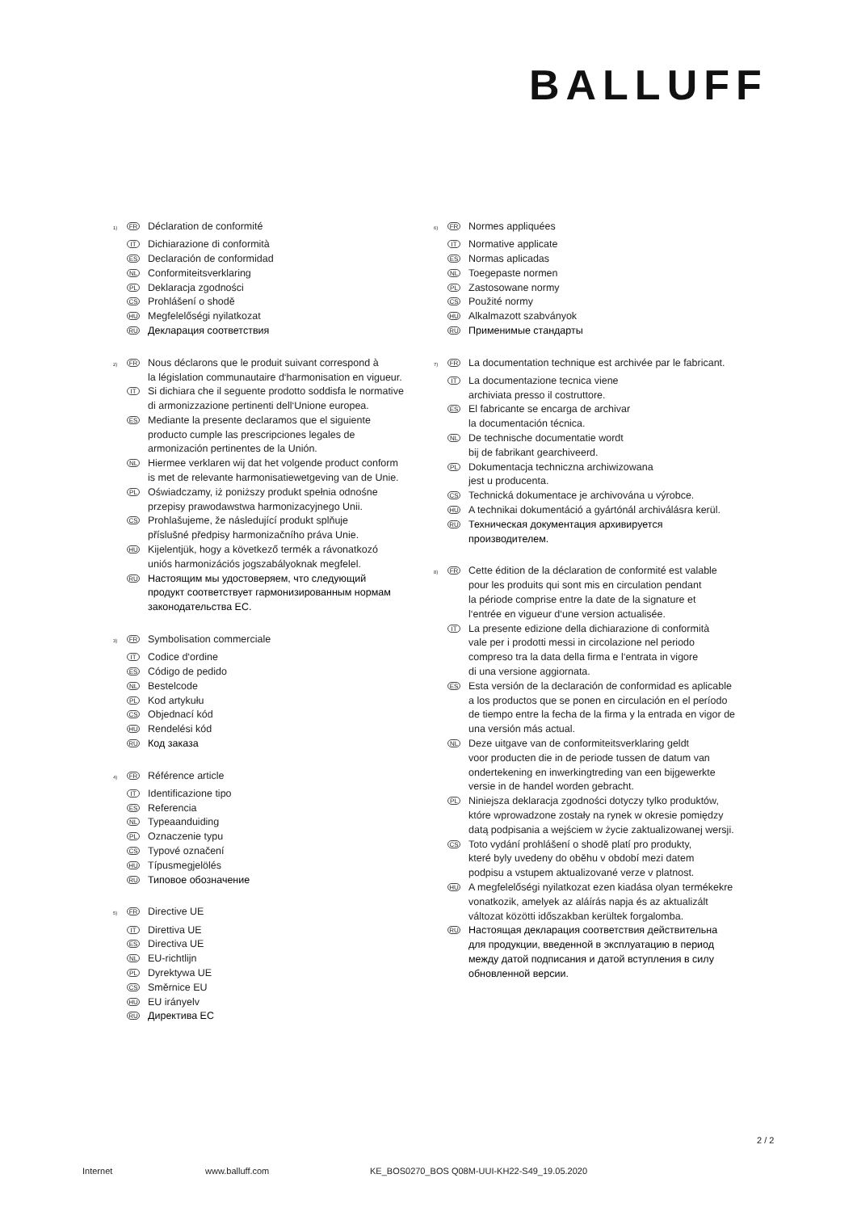BALLUFF
<sup>1)</sup> FR Déclaration de conformité
IT Dichiarazione di conformità
ES Declaración de conformidad
NL Conformiteitsverklaring
PL Deklaracja zgodności
CS Prohlášení o shodě
HU Megfelelőségi nyilatkozat
RU Декларация соответствия
<sup>2)</sup> FR Nous déclarons que le produit suivant correspond à
la législation communautaire d‘harmonisation en vigueur.
IT Si dichiara che il seguente prodotto soddisfa le normative
di armonizzazione pertinenti dell‘Unione europea.
ES Mediante la presente declaramos que el siguiente
producto cumple las prescripciones legales de
armonización pertinentes de la Unión.
NL Hiermee verklaren wij dat het volgende product conform
is met de relevante harmonisatiewetgeving van de Unie.
PL Oświadczamy, iż poniższy produkt spełnia odnośne
przepisy prawodawstwa harmonizacyjnego Unii.
CS Prohlašujeme, že následující produkt splňuje
příslušné předpisy harmonizačního práva Unie.
HU Kijelentjük, hogy a következő termék a rávonatkozó
uniós harmonizációs jogszabályoknak megfelel.
RU Настоящим мы удостоверяем, что следующий
продукт соответствует гармонизированным нормам
законодательства ЕС.
<sup>3)</sup> FR Symbolisation commerciale
IT Codice d‘ordine
ES Código de pedido
NL Bestelcode
PL Kod artykułu
CS Objednací kód
HU Rendelési kód
RU Код заказа
<sup>4)</sup> FR Référence article
IT Identificazione tipo
ES Referencia
NL Typeaanduiding
PL Oznaczenie typu
CS Typové označení
HU Típusmegjelölés
RU Типовое обозначение
<sup>5)</sup> FR Directive UE
IT Direttiva UE
ES Directiva UE
NL EU-richtlijn
PL Dyrektywa UE
CS Směrnice EU
HU EU irányelv
RU Директива ЕС
<sup>6)</sup> FR Normes appliquées
IT Normative applicate
ES Normas aplicadas
NL Toegepaste normen
PL Zastosowane normy
CS Použité normy
HU Alkalmazott szabványok
RU Применимые стандарты
<sup>7)</sup> FR La documentation technique est archivée par le fabricant.
IT La documentazione tecnica viene
archiviata presso il costruttore.
ES El fabricante se encarga de archivar
la documentación técnica.
NL De technische documentatie wordt
bij de fabrikant gearchiveerd.
PL Dokumentacja techniczna archiwizowana
jest u producenta.
CS Technická dokumentace je archivována u výrobce.
HU A technikai dokumentáció a gyártónál archiválásra kerül.
RU Техническая документация архивируется
производителем.
<sup>8)</sup> FR Cette édition de la déclaration de conformité est valable
pour les produits qui sont mis en circulation pendant
la période comprise entre la date de la signature et
l‘entrée en vigueur d‘une version actualisée.
IT La presente edizione della dichiarazione di conformità
vale per i prodotti messi in circolazione nel periodo
compreso tra la data della firma e l‘entrata in vigore
di una versione aggiornata.
ES Esta versión de la declaración de conformidad es aplicable
a los productos que se ponen en circulación en el período
de tiempo entre la fecha de la firma y la entrada en vigor de
una versión más actual.
NL Deze uitgave van de conformiteitsverklaring geldt
voor producten die in de periode tussen de datum van
ondertekening en inwerkingtreding van een bijgewerkte
versie in de handel worden gebracht.
PL Niniejsza deklaracja zgodności dotyczy tylko produktów,
które wprowadzone zostały na rynek w okresie pomiędzy
datą podpisania a wejściem w życie zaktualizowanej wersji.
CS Toto vydání prohlášení o shodě platí pro produkty,
které byly uvedeny do oběhu v období mezi datem
podpisu a vstupem aktualizované verze v platnost.
HU A megfelelőségi nyilatkozat ezen kiadása olyan termékekre
vonatkozik, amelyek az aláírás napja és az aktualizált
változat közötti időszakban kerültek forgalomba.
RU Настоящая декларация соответствия действительна
для продукции, введенной в эксплуатацию в период
между датой подписания и датой вступления в силу
обновленной версии.
2 / 2
Internet www.balluff.com KE_BOS0270_BOS Q08M-UUI-KH22-S49_19.05.2020